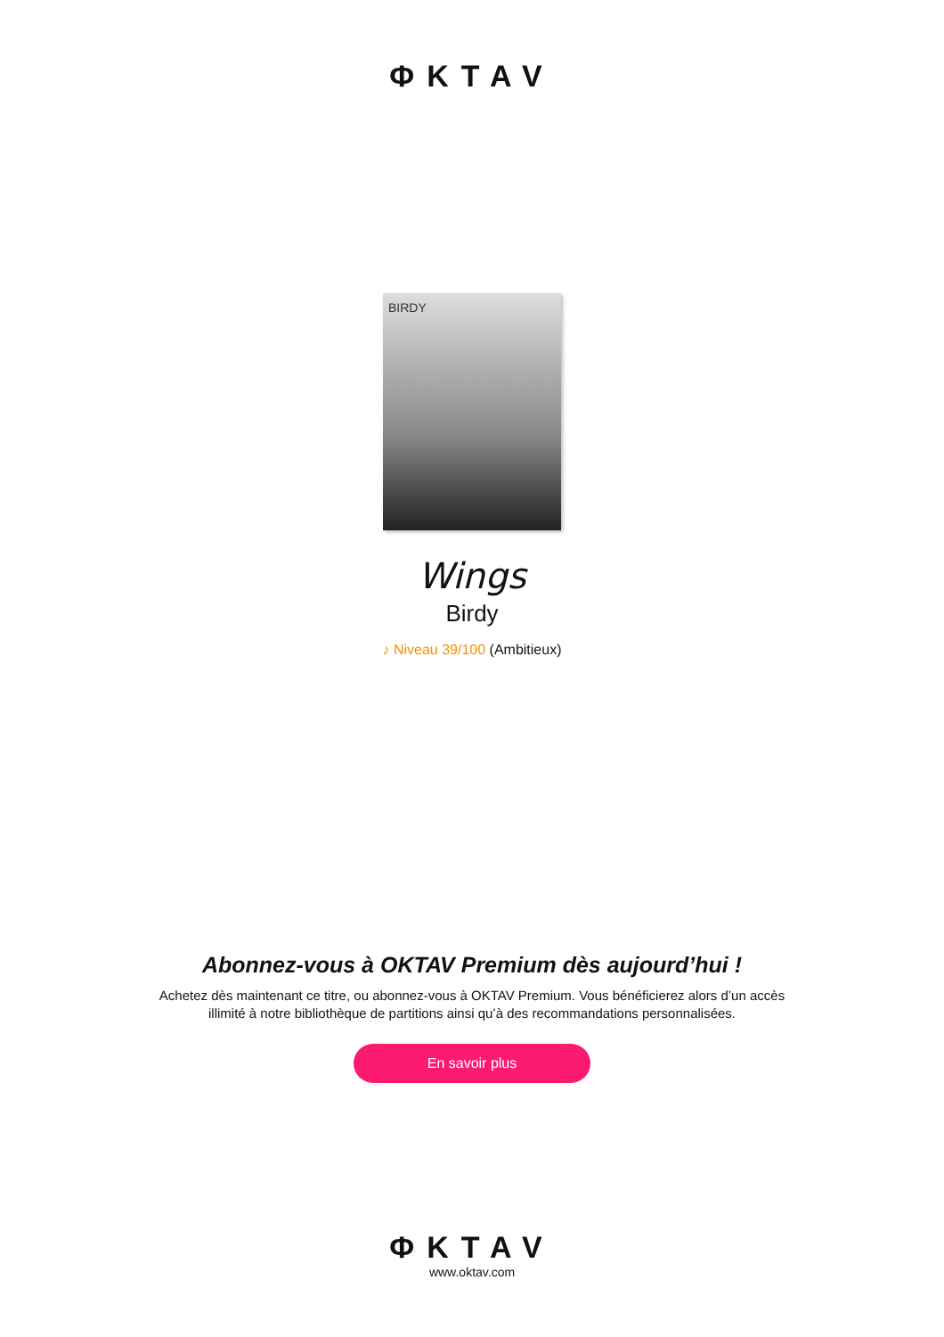ΦKTAV
BIRDY
Wings
Birdy
♪ Niveau 39/100 (Ambitieux)
Abonnez-vous à OKTAV Premium dès aujourd’hui !
Achetez dès maintenant ce titre, ou abonnez-vous à OKTAV Premium. Vous bénéficierez alors d’un accès illimité à notre bibliothèque de partitions ainsi qu’à des recommandations personnalisées.
En savoir plus
ΦKTAV
www.oktav.com